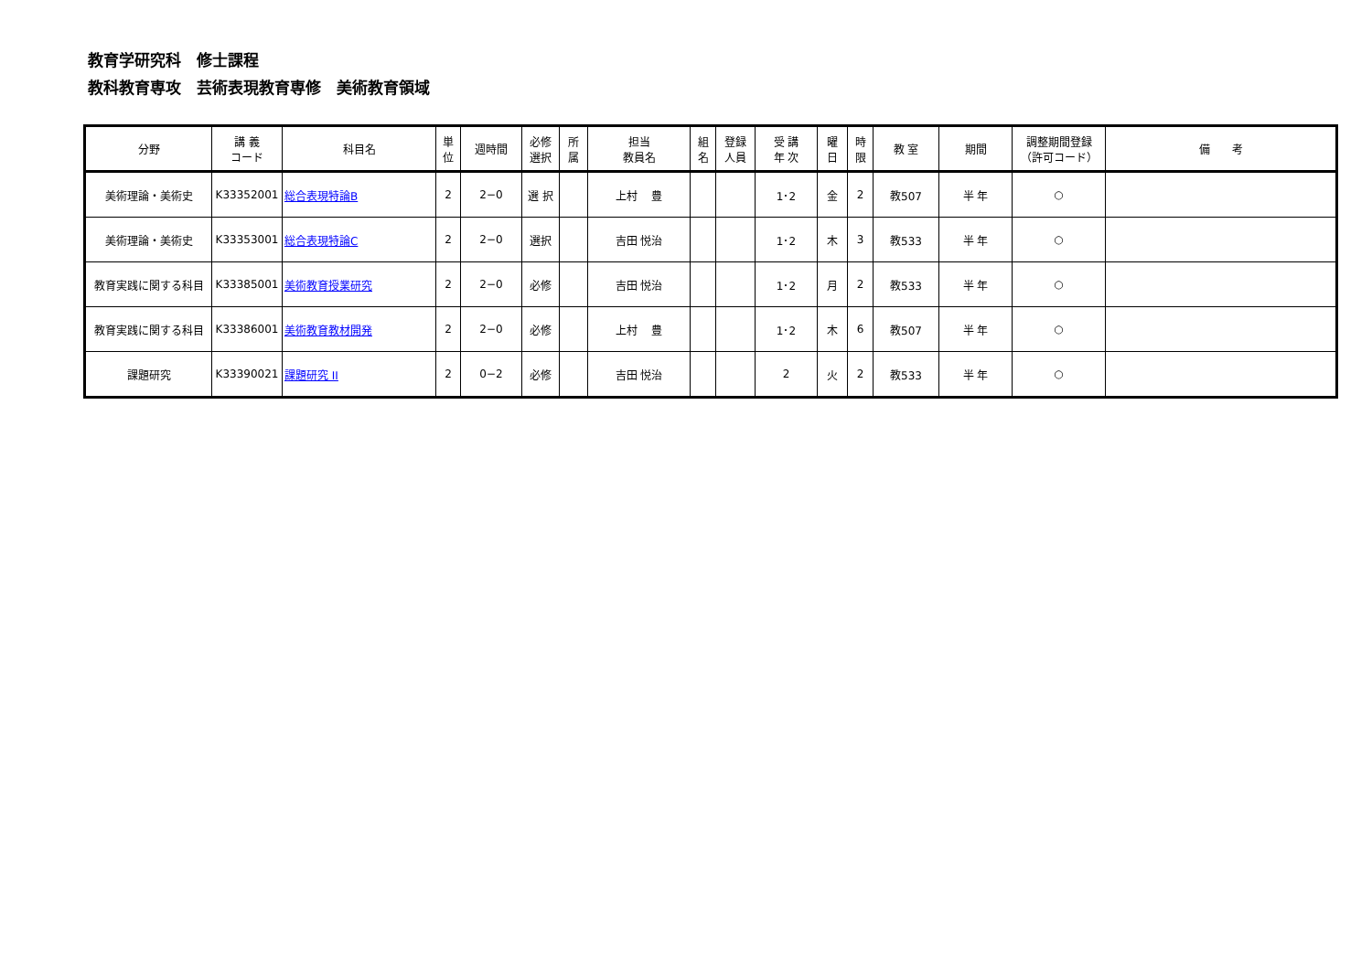教育学研究科　修士課程
教科教育専攻　芸術表現教育専修　美術教育領域
| 分野 | 講 義 コード | 科目名 | 単 位 | 週時間 | 必修 選択 | 所 属 | 担当 教員名 | 組 名 | 登録 人員 | 受 講 年 次 | 曜 日 | 時 限 | 教 室 | 期間 | 調整期間登録 （許可コード） | 備 考 |
| --- | --- | --- | --- | --- | --- | --- | --- | --- | --- | --- | --- | --- | --- | --- | --- | --- |
| 美術理論・美術史 | K33352001 | 総合表現特論B | 2 | 2−0 | 選 択 | | 上村 豊 | | | 1･2 | 金 | 2 | 教507 | 半 年 | ○ | |
| 美術理論・美術史 | K33353001 | 総合表現特論C | 2 | 2−0 | 選択 | | 吉田 悦治 | | | 1･2 | 木 | 3 | 教533 | 半 年 | ○ | |
| 教育実践に関する科目 | K33385001 | 美術教育授業研究 | 2 | 2−0 | 必修 | | 吉田 悦治 | | | 1･2 | 月 | 2 | 教533 | 半 年 | ○ | |
| 教育実践に関する科目 | K33386001 | 美術教育教材開発 | 2 | 2−0 | 必修 | | 上村 豊 | | | 1･2 | 木 | 6 | 教507 | 半 年 | ○ | |
| 課題研究 | K33390021 | 課題研究 II | 2 | 0−2 | 必修 | | 吉田 悦治 | | | 2 | 火 | 2 | 教533 | 半 年 | ○ | |